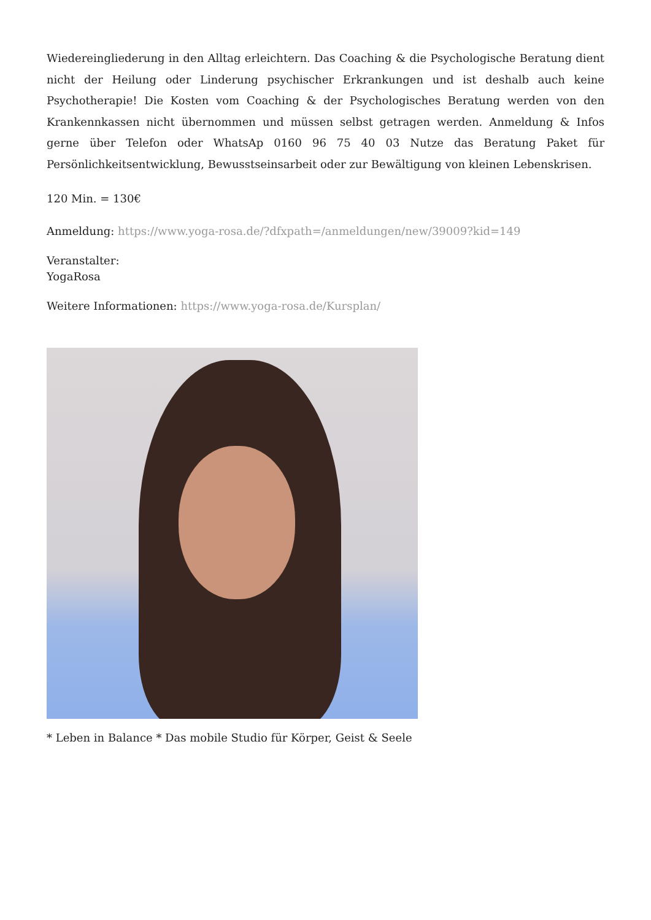Wiedereingliederung in den Alltag erleichtern. Das Coaching & die Psychologische Beratung dient nicht der Heilung oder Linderung psychischer Erkrankungen und ist deshalb auch keine Psychotherapie! Die Kosten vom Coaching & der Psychologisches Beratung werden von den Krankennkassen nicht übernommen und müssen selbst getragen werden. Anmeldung & Infos gerne über Telefon oder WhatsAp 0160 96 75 40 03 Nutze das Beratung Paket für Persönlichkeitsentwicklung, Bewusstseinsarbeit oder zur Bewältigung von kleinen Lebenskrisen.
120 Min. = 130€
Anmeldung: https://www.yoga-rosa.de/?dfxpath=/anmeldungen/new/39009?kid=149
Veranstalter:
YogaRosa
Weitere Informationen: https://www.yoga-rosa.de/Kursplan/
* Leben in Balance * Das mobile Studio für Körper, Geist & Seele